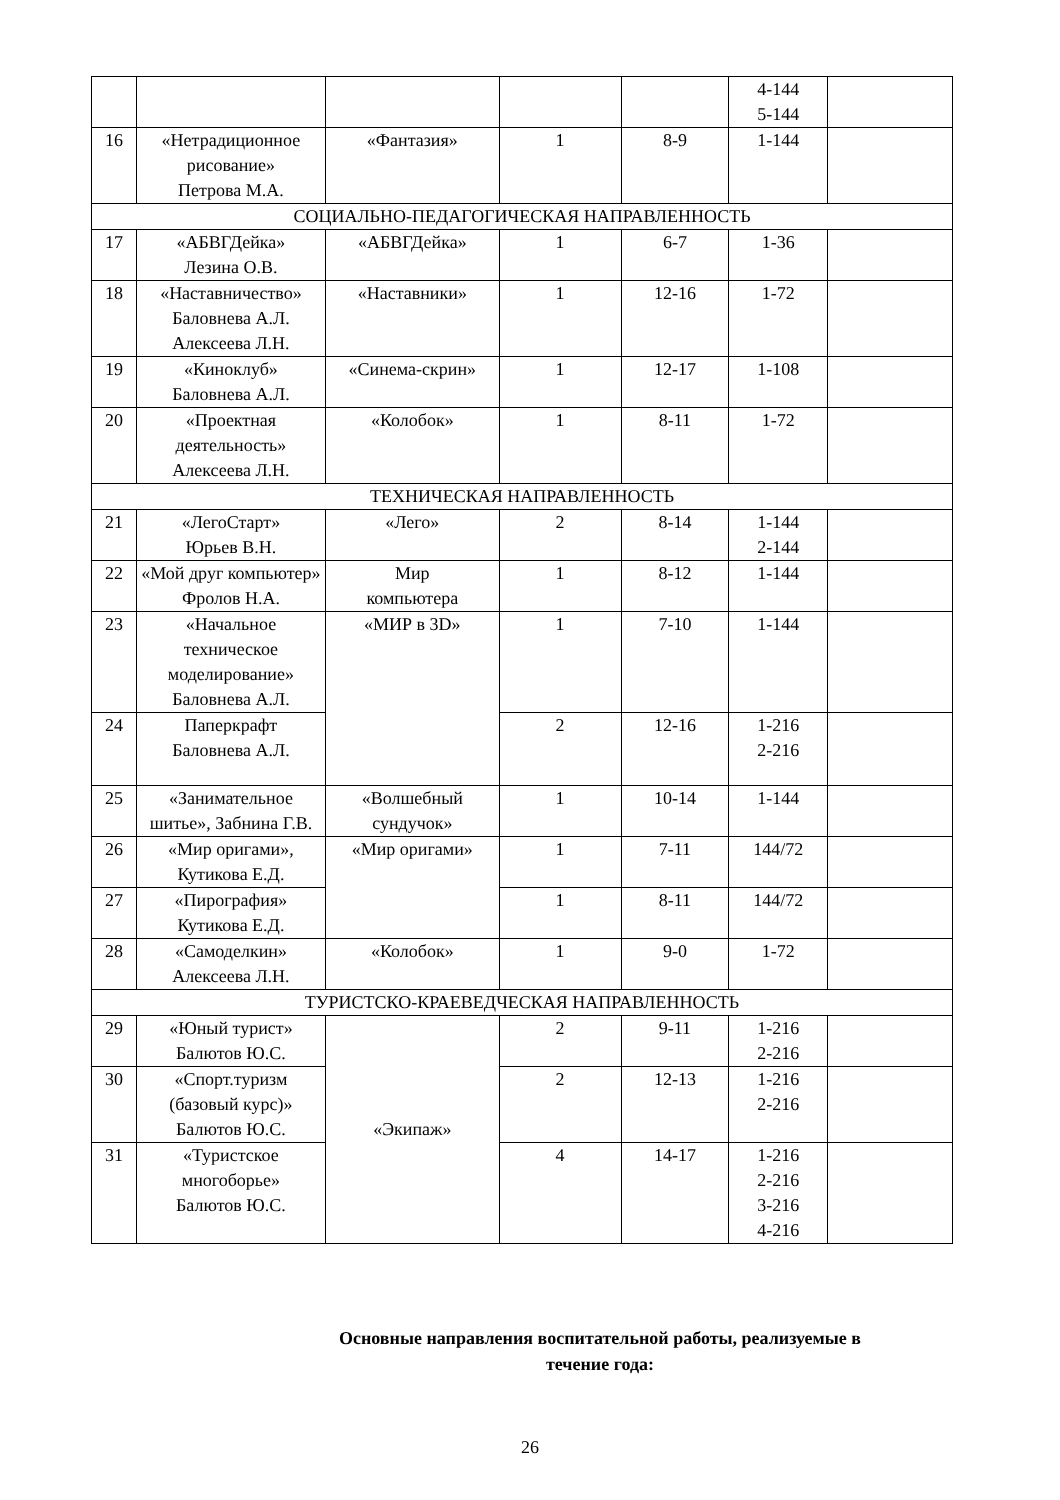| | | | | | 4-144 5-144 | |
| 16 | «Нетрадиционное рисование» Петрова М.А. | «Фантазия» | 1 | 8-9 | 1-144 | |
| СОЦИАЛЬНО-ПЕДАГОГИЧЕСКАЯ НАПРАВЛЕННОСТЬ | | | | | | |
| 17 | «АБВГДейка» Лезина О.В. | «АБВГДейка» | 1 | 6-7 | 1-36 | |
| 18 | «Наставничество» Баловнева А.Л. Алексеева Л.Н. | «Наставники» | 1 | 12-16 | 1-72 | |
| 19 | «Киноклуб» Баловнева А.Л. | «Синема-скрин» | 1 | 12-17 | 1-108 | |
| 20 | «Проектная деятельность» Алексеева Л.Н. | «Колобок» | 1 | 8-11 | 1-72 | |
| ТЕХНИЧЕСКАЯ НАПРАВЛЕННОСТЬ | | | | | | |
| 21 | «ЛегоСтарт» Юрьев В.Н. | «Лего» | 2 | 8-14 | 1-144 2-144 | |
| 22 | «Мой друг компьютер» Фролов Н.А. | Мир компьютера | 1 | 8-12 | 1-144 | |
| 23 | «Начальное техническое моделирование» Баловнева А.Л. | «МИР в 3D» | 1 | 7-10 | 1-144 | |
| 24 | Паперкрафт Баловнева А.Л. | | 2 | 12-16 | 1-216 2-216 | |
| 25 | «Занимательное шитье», Забнина Г.В. | «Волшебный сундучок» | 1 | 10-14 | 1-144 | |
| 26 | «Мир оригами», Кутикова Е.Д. | «Мир оригами» | 1 | 7-11 | 144/72 | |
| 27 | «Пирография» Кутикова Е.Д. | | 1 | 8-11 | 144/72 | |
| 28 | «Самоделкин» Алексеева Л.Н. | «Колобок» | 1 | 9-0 | 1-72 | |
| ТУРИСТСКО-КРАЕВЕДЧЕСКАЯ НАПРАВЛЕННОСТЬ | | | | | | |
| 29 | «Юный турист» Балютов Ю.С. | «Экипаж» | 2 | 9-11 | 1-216 2-216 | |
| 30 | «Спорт.туризм (базовый курс)» Балютов Ю.С. | | 2 | 12-13 | 1-216 2-216 | |
| 31 | «Туристское многоборье» Балютов Ю.С. | | 4 | 14-17 | 1-216 2-216 3-216 4-216 | |
Основные направления воспитательной работы, реализуемые в
течение года:
26